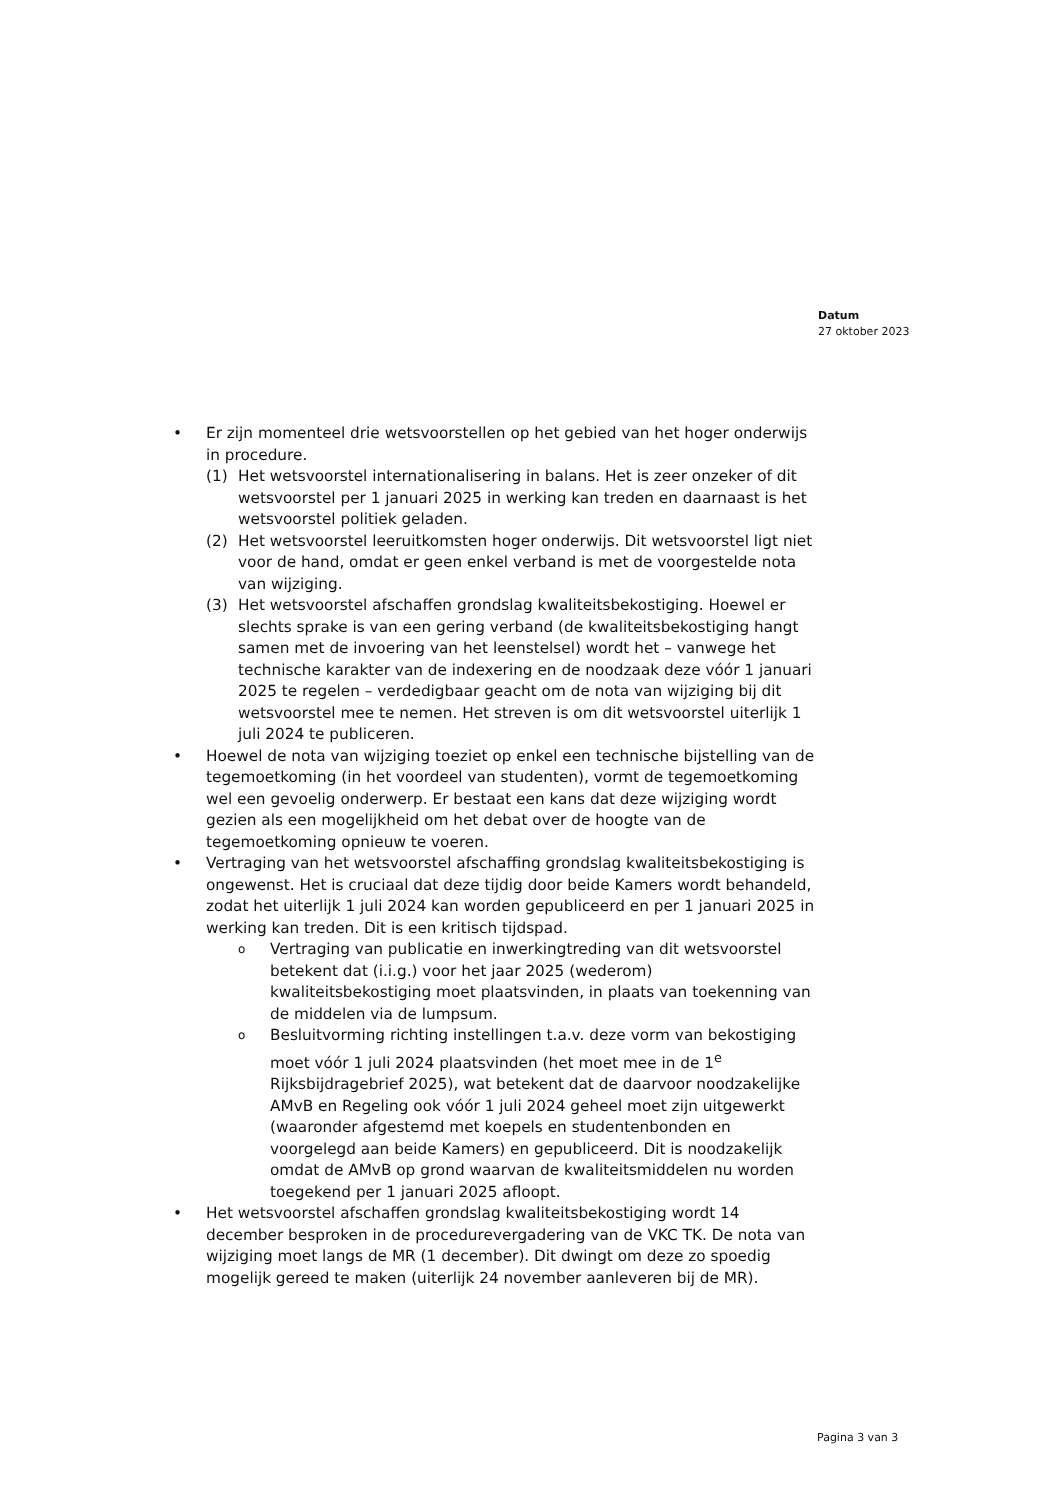Datum
27 oktober 2023
• Er zijn momenteel drie wetsvoorstellen op het gebied van het hoger onderwijs in procedure.
(1) Het wetsvoorstel internationalisering in balans. Het is zeer onzeker of dit wetsvoorstel per 1 januari 2025 in werking kan treden en daarnaast is het wetsvoorstel politiek geladen.
(2) Het wetsvoorstel leeruitkomsten hoger onderwijs. Dit wetsvoorstel ligt niet voor de hand, omdat er geen enkel verband is met de voorgestelde nota van wijziging.
(3) Het wetsvoorstel afschaffen grondslag kwaliteitsbekostiging. Hoewel er slechts sprake is van een gering verband (de kwaliteitsbekostiging hangt samen met de invoering van het leenstelsel) wordt het – vanwege het technische karakter van de indexering en de noodzaak deze vóór 1 januari 2025 te regelen – verdedigbaar geacht om de nota van wijziging bij dit wetsvoorstel mee te nemen. Het streven is om dit wetsvoorstel uiterlijk 1 juli 2024 te publiceren.
• Hoewel de nota van wijziging toeziet op enkel een technische bijstelling van de tegemoetkoming (in het voordeel van studenten), vormt de tegemoetkoming wel een gevoelig onderwerp. Er bestaat een kans dat deze wijziging wordt gezien als een mogelijkheid om het debat over de hoogte van de tegemoetkoming opnieuw te voeren.
• Vertraging van het wetsvoorstel afschaffing grondslag kwaliteitsbekostiging is ongewenst. Het is cruciaal dat deze tijdig door beide Kamers wordt behandeld, zodat het uiterlijk 1 juli 2024 kan worden gepubliceerd en per 1 januari 2025 in werking kan treden. Dit is een kritisch tijdspad.
o
Vertraging van publicatie en inwerkingtreding van dit wetsvoorstel betekent dat (i.i.g.) voor het jaar 2025 (wederom) kwaliteitsbekostiging moet plaatsvinden, in plaats van toekenning van de middelen via de lumpsum.
o
Besluitvorming richting instellingen t.a.v. deze vorm van bekostiging moet vóór 1 juli 2024 plaatsvinden (het moet mee in de 1<sup>e</sup> Rijksbijdragebrief 2025), wat betekent dat de daarvoor noodzakelijke AMvB en Regeling ook vóór 1 juli 2024 geheel moet zijn uitgewerkt (waaronder afgestemd met koepels en studentenbonden en voorgelegd aan beide Kamers) en gepubliceerd. Dit is noodzakelijk omdat de AMvB op grond waarvan de kwaliteitsmiddelen nu worden toegekend per 1 januari 2025 afloopt.
• Het wetsvoorstel afschaffen grondslag kwaliteitsbekostiging wordt 14 december besproken in de procedurevergadering van de VKC TK. De nota van wijziging moet langs de MR (1 december). Dit dwingt om deze zo spoedig mogelijk gereed te maken (uiterlijk 24 november aanleveren bij de MR).
Pagina 3 van 3